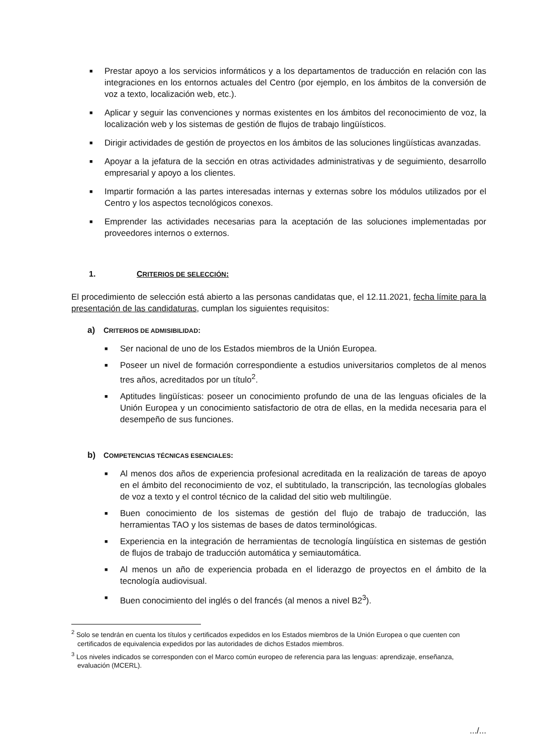■ Prestar apoyo a los servicios informáticos y a los departamentos de traducción en relación con las integraciones en los entornos actuales del Centro (por ejemplo, en los ámbitos de la conversión de voz a texto, localización web, etc.).
■ Aplicar y seguir las convenciones y normas existentes en los ámbitos del reconocimiento de voz, la localización web y los sistemas de gestión de flujos de trabajo lingüísticos.
■ Dirigir actividades de gestión de proyectos en los ámbitos de las soluciones lingüísticas avanzadas.
■ Apoyar a la jefatura de la sección en otras actividades administrativas y de seguimiento, desarrollo empresarial y apoyo a los clientes.
■ Impartir formación a las partes interesadas internas y externas sobre los módulos utilizados por el Centro y los aspectos tecnológicos conexos.
■ Emprender las actividades necesarias para la aceptación de las soluciones implementadas por proveedores internos o externos.
1. CRITERIOS DE SELECCIÓN:
El procedimiento de selección está abierto a las personas candidatas que, el 12.11.2021, fecha límite para la presentación de las candidaturas, cumplan los siguientes requisitos:
a) CRITERIOS DE ADMISIBILIDAD:
■ Ser nacional de uno de los Estados miembros de la Unión Europea.
■ Poseer un nivel de formación correspondiente a estudios universitarios completos de al menos tres años, acreditados por un título<sup>2</sup>.
■ Aptitudes lingüísticas: poseer un conocimiento profundo de una de las lenguas oficiales de la Unión Europea y un conocimiento satisfactorio de otra de ellas, en la medida necesaria para el desempeño de sus funciones.
b) COMPETENCIAS TÉCNICAS ESENCIALES:
■ Al menos dos años de experiencia profesional acreditada en la realización de tareas de apoyo en el ámbito del reconocimiento de voz, el subtitulado, la transcripción, las tecnologías globales de voz a texto y el control técnico de la calidad del sitio web multilingüe.
■ Buen conocimiento de los sistemas de gestión del flujo de trabajo de traducción, las herramientas TAO y los sistemas de bases de datos terminológicas.
■ Experiencia en la integración de herramientas de tecnología lingüística en sistemas de gestión de flujos de trabajo de traducción automática y semiautomática.
■ Al menos un año de experiencia probada en el liderazgo de proyectos en el ámbito de la tecnología audiovisual.
■ Buen conocimiento del inglés o del francés (al menos a nivel B2<sup>3</sup>).
<sup>2</sup> Solo se tendrán en cuenta los títulos y certificados expedidos en los Estados miembros de la Unión Europea o que cuenten con certificados de equivalencia expedidos por las autoridades de dichos Estados miembros.
<sup>3</sup> Los niveles indicados se corresponden con el Marco común europeo de referencia para las lenguas: aprendizaje, enseñanza, evaluación (MCERL).
.../...